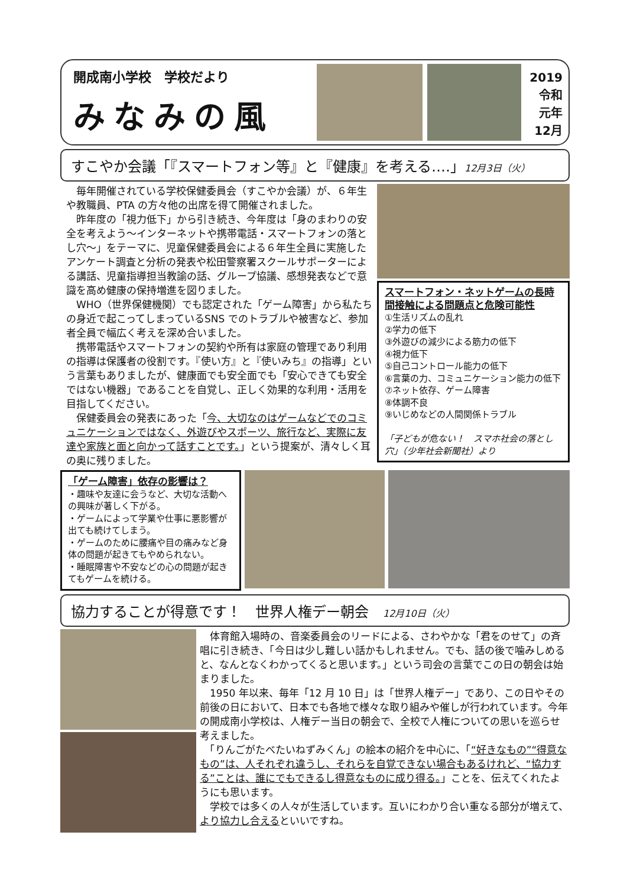開成南小学校　学校だより
みなみの風
2019
令和
元年
12月
すこやか会議「『スマートフォン等』と『健康』を考える‥‥」12月3日（火）
　毎年開催されている学校保健委員会（すこやか会議）が、６年生や教職員、PTA の方々他の出席を得て開催されました。
　昨年度の「視力低下」から引き続き、今年度は「身のまわりの安全を考えよう〜インターネットや携帯電話・スマートフォンの落とし穴〜」をテーマに、児童保健委員会による６年生全員に実施したアンケート調査と分析の発表や松田警察署スクールサポーターによる講話、児童指導担当教諭の話、グループ協議、感想発表などで意識を高め健康の保持増進を図りました。
　WHO（世界保健機関）でも認定された「ゲーム障害」から私たちの身近で起こってしまっているSNS でのトラブルや被害など、参加者全員で幅広く考えを深め合いました。
　携帯電話やスマートフォンの契約や所有は家庭の管理であり利用の指導は保護者の役割です。『使い方』と『使いみち』の指導」という言葉もありましたが、健康面でも安全面でも「安心できても安全ではない機器」であることを自覚し、正しく効果的な利用・活用を目指してください。
　保健委員会の発表にあった「今、大切なのはゲームなどでのコミュニケーションではなく、外遊びやスポーツ、旅行など、実際に友達や家族と面と向かって話すことです。」という提案が、清々しく耳の奥に残りました。
スマートフォン・ネットゲームの長時間接触による問題点と危険可能性
①生活リズムの乱れ
②学力の低下
③外遊びの減少による筋力の低下
④視力低下
⑤自己コントロール能力の低下
⑥言葉の力、コミュニケーション能力の低下
⑦ネット依存、ゲーム障害
⑧体調不良
⑨いじめなどの人間関係トラブル
「子どもが危ない！　スマホ社会の落とし穴」（少年社会新聞社）より
「ゲーム障害」依存の影響は？
・趣味や友達に会うなど、大切な活動への興味が著しく下がる。
・ゲームによって学業や仕事に悪影響が出ても続けてしまう。
・ゲームのために腰痛や目の痛みなど身体の問題が起きてもやめられない。
・睡眠障害や不安などの心の問題が起きてもゲームを続ける。
協力することが得意です！　世界人権デー朝会　12月10日（火）
　体育館入場時の、音楽委員会のリードによる、さわやかな「君をのせて」の斉唱に引き続き、「今日は少し難しい話かもしれません。でも、話の後で噛みしめると、なんとなくわかってくると思います。」という司会の言葉でこの日の朝会は始まりました。
　1950 年以来、毎年「12 月 10 日」は「世界人権デー」であり、この日やその前後の日において、日本でも各地で様々な取り組みや催しが行われています。今年の開成南小学校は、人権デー当日の朝会で、全校で人権についての思いを巡らせ考えました。
　「りんごがたべたいねずみくん」の絵本の紹介を中心に、「“好きなもの”“得意なもの”は、人それぞれ違うし、それらを自覚できない場合もあるけれど、“協力する”ことは、誰にでもできるし得意なものに成り得る。」ことを、伝えてくれたようにも思います。
　学校では多くの人々が生活しています。互いにわかり合い重なる部分が増えて、より協力し合えるといいですね。